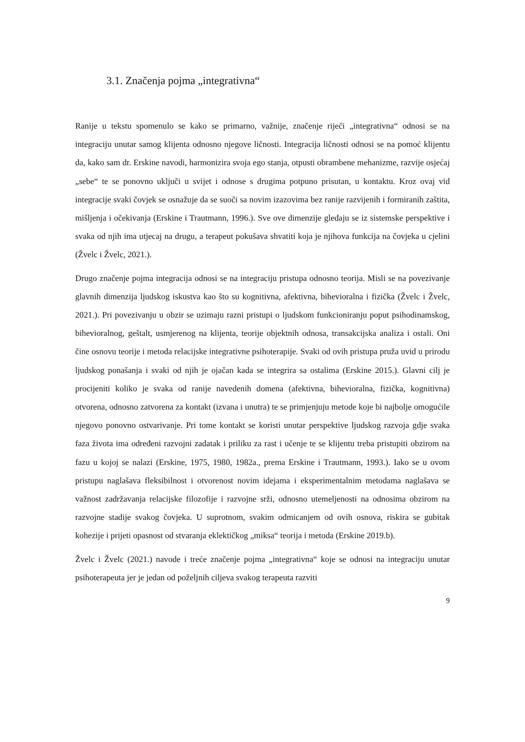3.1. Značenja pojma „integrativna“
Ranije u tekstu spomenulo se kako se primarno, važnije, značenje riječi „integrativna“ odnosi se na integraciju unutar samog klijenta odnosno njegove ličnosti. Integracija ličnosti odnosi se na pomoć klijentu da, kako sam dr. Erskine navodi, harmonizira svoja ego stanja, otpusti obrambene mehanizme, razvije osjećaj „sebe“ te se ponovno uključi u svijet i odnose s drugima potpuno prisutan, u kontaktu. Kroz ovaj vid integracije svaki čovjek se osnažuje da se suoči sa novim izazovima bez ranije razvijenih i formiranih zaštita, mišljenja i očekivanja (Erskine i Trautmann, 1996.). Sve ove dimenzije gledaju se iz sistemske perspektive i svaka od njih ima utjecaj na drugu, a terapeut pokušava shvatiti koja je njihova funkcija na čovjeka u cjelini (Žvelc i Žvelc, 2021.).
Drugo značenje pojma integracija odnosi se na integraciju pristupa odnosno teorija. Misli se na povezivanje glavnih dimenzija ljudskog iskustva kao što su kognitivna, afektivna, bihevioralna i fizička (Žvelc i Žvelc, 2021.). Pri povezivanju u obzir se uzimaju razni pristupi o ljudskom funkcioniranju poput psihodinamskog, bihevioralnog, geštalt, usmjerenog na klijenta, teorije objektnih odnosa, transakcijska analiza i ostali. Oni čine osnovu teorije i metoda relacijske integrativne psihoterapije. Svaki od ovih pristupa pruža uvid u prirodu ljudskog ponašanja i svaki od njih je ojačan kada se integrira sa ostalima (Erskine 2015.). Glavni cilj je procijeniti koliko je svaka od ranije navedenih domena (afektivna, bihevioralna, fizička, kognitivna) otvorena, odnosno zatvorena za kontakt (izvana i unutra) te se primjenjuju metode koje bi najbolje omogućile njegovo ponovno ostvarivanje. Pri tome kontakt se koristi unutar perspektive ljudskog razvoja gdje svaka faza života ima određeni razvojni zadatak i priliku za rast i učenje te se klijentu treba pristupiti obzirom na fazu u kojoj se nalazi (Erskine, 1975, 1980, 1982a., prema Erskine i Trautmann, 1993.). Iako se u ovom pristupu naglašava fleksibilnost i otvorenost novim idejama i eksperimentalnim metodama naglašava se važnost zadržavanja relacijske filozofije i razvojne srži, odnosno utemeljenosti na odnosima obzirom na razvojne stadije svakog čovjeka. U suprotnom, svakim odmicanjem od ovih osnova, riskira se gubitak kohezije i prijeti opasnost od stvaranja eklektičkog „miksa“ teorija i metoda (Erskine 2019.b).
Žvelc i Žvelc (2021.) navode i treće značenje pojma „integrativna“ koje se odnosi na integraciju unutar psihoterapeuta jer je jedan od poželjnih ciljeva svakog terapeuta razviti
9